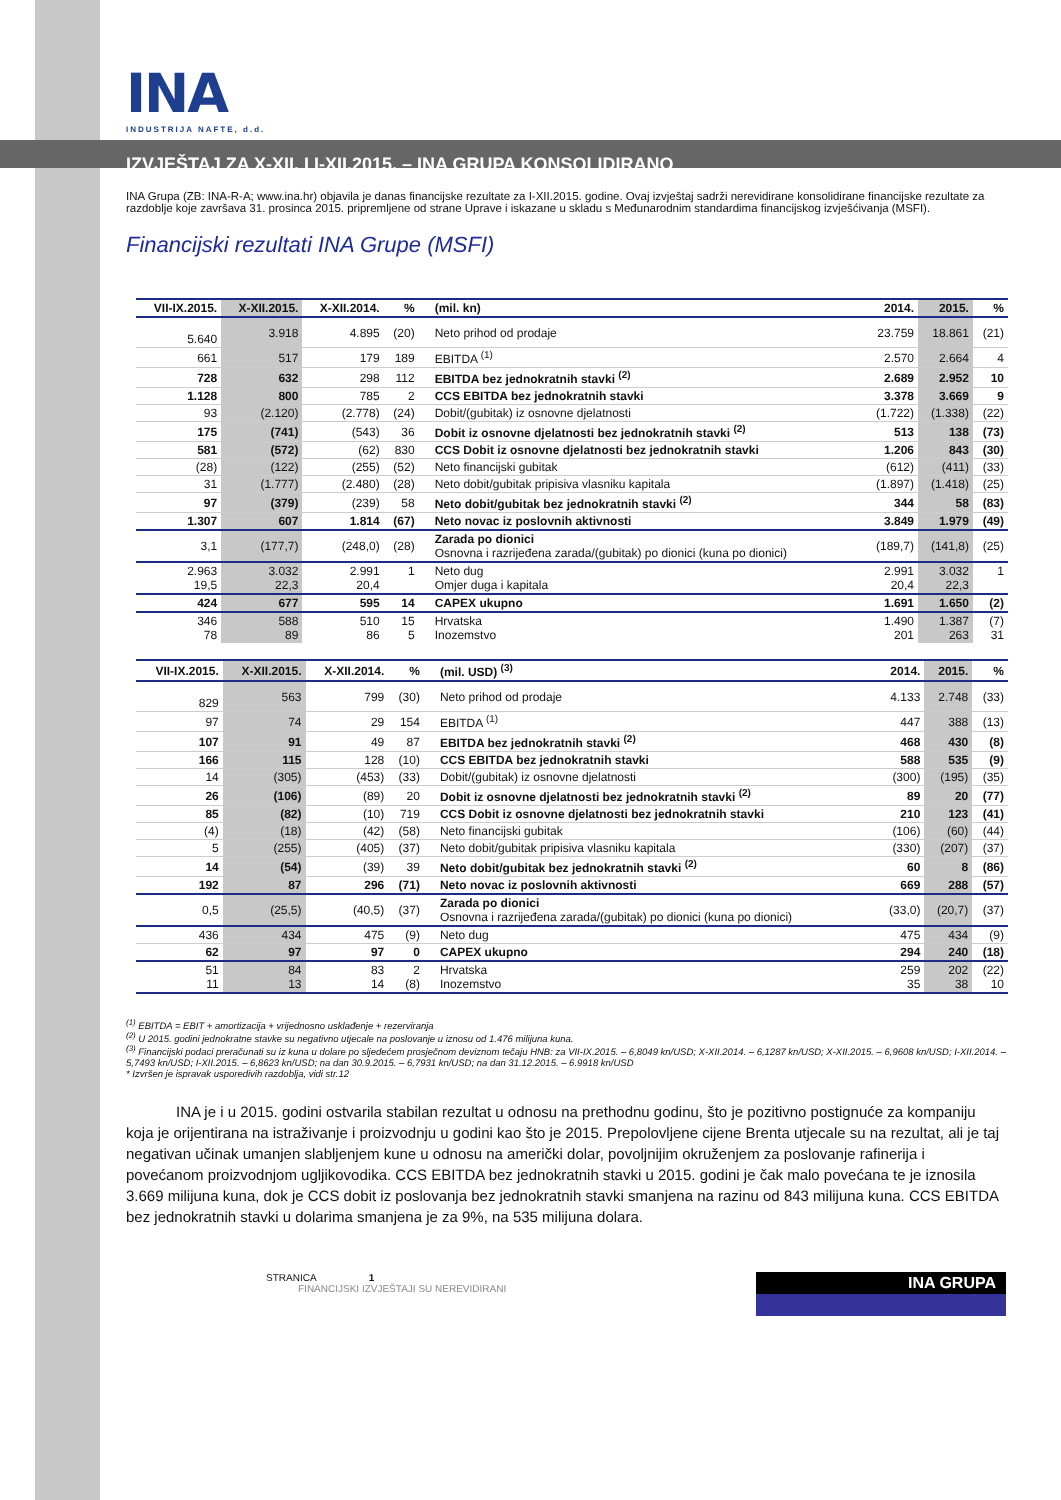INA
INDUSTRIJA NAFTE, d.d.
IZVJEŠTAJ ZA X-XII. I I-XII.2015. – INA GRUPA KONSOLIDIRANO
INA Grupa (ZB: INA-R-A; www.ina.hr) objavila je danas financijske rezultate za I-XII.2015. godine. Ovaj izvještaj sadrži nerevidirane konsolidirane financijske rezultate za razdoblje koje završava 31. prosinca 2015. pripremljene od strane Uprave i iskazane u skladu s Međunarodnim standardima financijskog izvješćivanja (MSFI).
Financijski rezultati INA Grupe (MSFI)
| VII-IX.2015. | X-XII.2015. | X-XII.2014. | % | (mil. kn) | 2014. | 2015. | % |
| --- | --- | --- | --- | --- | --- | --- | --- |
| 5.640 | 3.918 | 4.895 | (20) | Neto prihod od prodaje | 23.759 | 18.861 | (21) |
| 661 | 517 | 179 | 189 | EBITDA <sup>(1)</sup> | 2.570 | 2.664 | 4 |
| 728 | 632 | 298 | 112 | EBITDA bez jednokratnih stavki <sup>(2)</sup> | 2.689 | 2.952 | 10 |
| 1.128 | 800 | 785 | 2 | CCS EBITDA bez jednokratnih stavki | 3.378 | 3.669 | 9 |
| 93 | (2.120) | (2.778) | (24) | Dobit/(gubitak) iz osnovne djelatnosti | (1.722) | (1.338) | (22) |
| 175 | (741) | (543) | 36 | Dobit iz osnovne djelatnosti bez jednokratnih stavki <sup>(2)</sup> | 513 | 138 | (73) |
| 581 | (572) | (62) | 830 | CCS Dobit iz osnovne djelatnosti bez jednokratnih stavki | 1.206 | 843 | (30) |
| (28) | (122) | (255) | (52) | Neto financijski gubitak | (612) | (411) | (33) |
| 31 | (1.777) | (2.480) | (28) | Neto dobit/gubitak pripisiva vlasniku kapitala | (1.897) | (1.418) | (25) |
| 97 | (379) | (239) | 58 | Neto dobit/gubitak bez jednokratnih stavki <sup>(2)</sup> | 344 | 58 | (83) |
| 1.307 | 607 | 1.814 | (67) | Neto novac iz poslovnih aktivnosti | 3.849 | 1.979 | (49) |
| 3,1 | (177,7) | (248,0) | (28) | Zarada po dionici Osnovna i razrijeđena zarada/(gubitak) po dionici (kuna po dionici) | (189,7) | (141,8) | (25) |
| 2.963 19,5 | 3.032 22,3 | 2.991 20,4 | 1 | Neto dug Omjer duga i kapitala | 2.991 20,4 | 3.032 22,3 | 1 |
| 424 | 677 | 595 | 14 | CAPEX ukupno | 1.691 | 1.650 | (2) |
| 346 78 | 588 89 | 510 86 | 15 5 | Hrvatska Inozemstvo | 1.490 201 | 1.387 263 | (7) 31 |
| VII-IX.2015. | X-XII.2015. | X-XII.2014. | % | (mil. USD) <sup>(3)</sup> | 2014. | 2015. | % |
| --- | --- | --- | --- | --- | --- | --- | --- |
| 829 | 563 | 799 | (30) | Neto prihod od prodaje | 4.133 | 2.748 | (33) |
| 97 | 74 | 29 | 154 | EBITDA <sup>(1)</sup> | 447 | 388 | (13) |
| 107 | 91 | 49 | 87 | EBITDA bez jednokratnih stavki <sup>(2)</sup> | 468 | 430 | (8) |
| 166 | 115 | 128 | (10) | CCS EBITDA bez jednokratnih stavki | 588 | 535 | (9) |
| 14 | (305) | (453) | (33) | Dobit/(gubitak) iz osnovne djelatnosti | (300) | (195) | (35) |
| 26 | (106) | (89) | 20 | Dobit iz osnovne djelatnosti bez jednokratnih stavki <sup>(2)</sup> | 89 | 20 | (77) |
| 85 | (82) | (10) | 719 | CCS Dobit iz osnovne djelatnosti bez jednokratnih stavki | 210 | 123 | (41) |
| (4) | (18) | (42) | (58) | Neto financijski gubitak | (106) | (60) | (44) |
| 5 | (255) | (405) | (37) | Neto dobit/gubitak pripisiva vlasniku kapitala | (330) | (207) | (37) |
| 14 | (54) | (39) | 39 | Neto dobit/gubitak bez jednokratnih stavki <sup>(2)</sup> | 60 | 8 | (86) |
| 192 | 87 | 296 | (71) | Neto novac iz poslovnih aktivnosti | 669 | 288 | (57) |
| 0,5 | (25,5) | (40,5) | (37) | Zarada po dionici Osnovna i razrijeđena zarada/(gubitak) po dionici (kuna po dionici) | (33,0) | (20,7) | (37) |
| 436 | 434 | 475 | (9) | Neto dug | 475 | 434 | (9) |
| 62 | 97 | 97 | 0 | CAPEX ukupno | 294 | 240 | (18) |
| 51 11 | 84 13 | 83 14 | 2 (8) | Hrvatska Inozemstvo | 259 35 | 202 38 | (22) 10 |
<sup>(1)</sup> EBITDA = EBIT + amortizacija + vrijednosno usklađenje + rezerviranja
<sup>(2)</sup> U 2015. godini jednokratne stavke su negativno utjecale na poslovanje u iznosu od 1.476 milijuna kuna.
<sup>(3)</sup> Financijski podaci preračunati su iz kuna u dolare po sljedećem prosječnom deviznom tečaju HNB: za VII-IX.2015. – 6,8049 kn/USD; X-XII.2014. – 6,1287 kn/USD; X-XII.2015. – 6,9608 kn/USD; I-XII.2014. – 5,7493 kn/USD; I-XII.2015. – 6,8623 kn/USD; na dan 30.9.2015. – 6,7931 kn/USD; na dan 31.12.2015. – 6.9918 kn/USD
* Izvršen je ispravak usporedivih razdoblja, vidi str.12
INA je i u 2015. godini ostvarila stabilan rezultat u odnosu na prethodnu godinu, što je pozitivno postignuće za kompaniju koja je orijentirana na istraživanje i proizvodnju u godini kao što je 2015. Prepolovljene cijene Brenta utjecale su na rezultat, ali je taj negativan učinak umanjen slabljenjem kune u odnosu na američki dolar, povoljnijim okruženjem za poslovanje rafinerija i povećanom proizvodnjom ugljikovodika. CCS EBITDA bez jednokratnih stavki u 2015. godini je čak malo povećana te je iznosila 3.669 milijuna kuna, dok je CCS dobit iz poslovanja bez jednokratnih stavki smanjena na razinu od 843 milijuna kuna. CCS EBITDA bez jednokratnih stavki u dolarima smanjena je za 9%, na 535 milijuna dolara.
STRANICA 1
FINANCIJSKI IZVJEŠTAJI SU NEREVIDIRANI
INA GRUPA